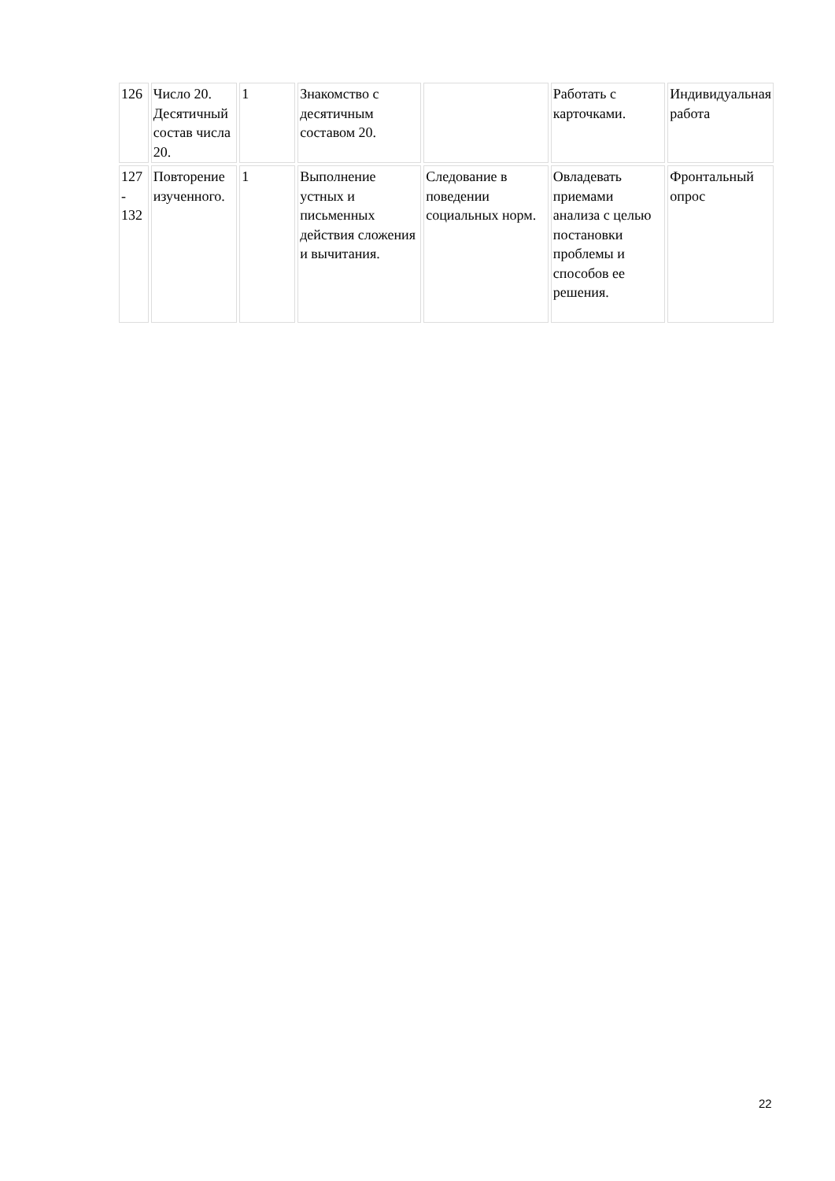| 126 | Число 20. Десятичный состав числа 20. | 1 | Знакомство с десятичным составом 20. | | Работать с карточками. | Индивидуальная работа |
| 127 - 132 | Повторение изученного. | 1 | Выполнение устных и письменных действия сложения и вычитания. | Следование в поведении социальных норм. | Овладевать приемами анализа с целью постановки проблемы и способов ее решения. | Фронтальный опрос |
22